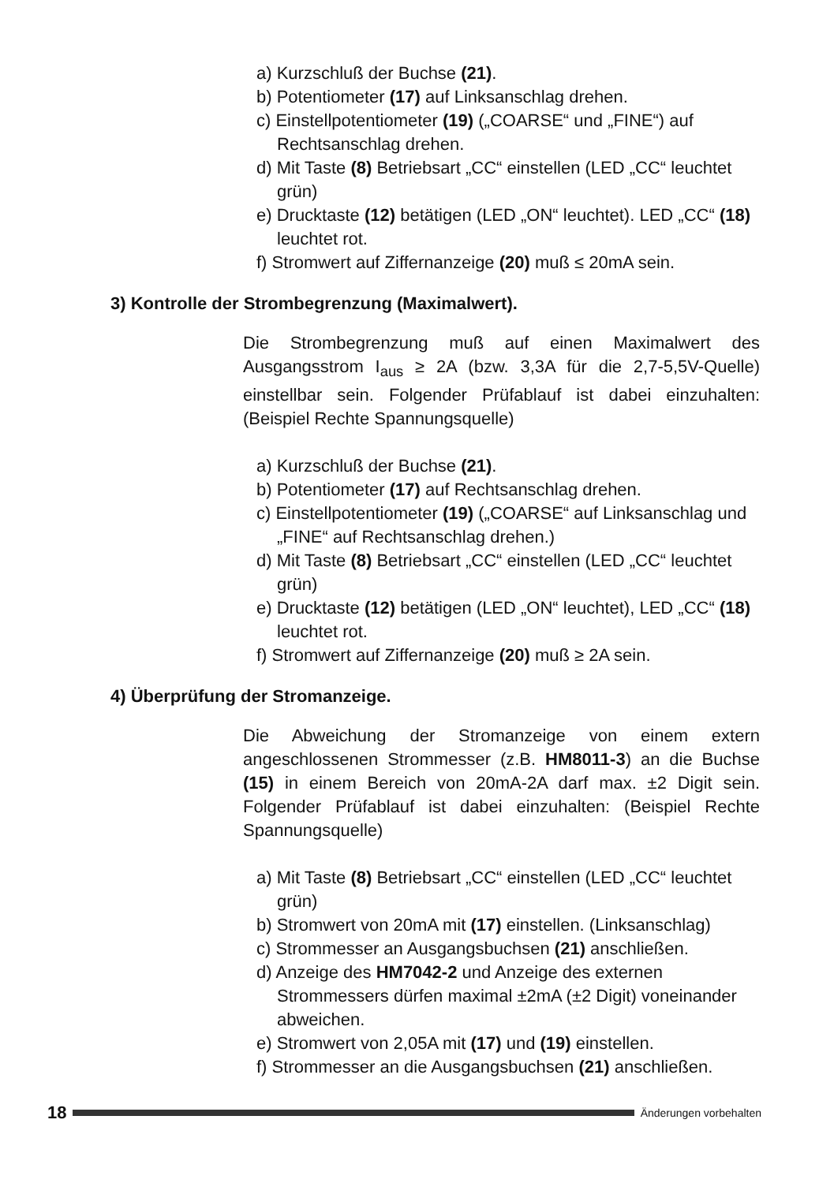a) Kurzschluß der Buchse (21).
b) Potentiometer (17) auf Linksanschlag drehen.
c) Einstellpotentiometer (19) („COARSE“ und „FINE“) auf Rechtsanschlag drehen.
d) Mit Taste (8) Betriebsart „CC“ einstellen (LED „CC“ leuchtet grün)
e) Drucktaste (12) betätigen (LED „ON“ leuchtet). LED „CC“ (18) leuchtet rot.
f) Stromwert auf Ziffernanzeige (20) muß ≤ 20mA sein.
3) Kontrolle der Strombegrenzung (Maximalwert).
Die Strombegrenzung muß auf einen Maximalwert des Ausgangsstrom I<sub>aus</sub> ≥ 2A (bzw. 3,3A für die 2,7-5,5V-Quelle) einstellbar sein. Folgender Prüfablauf ist dabei einzuhalten:(Beispiel Rechte Spannungsquelle)
a) Kurzschluß der Buchse (21).
b) Potentiometer (17) auf Rechtsanschlag drehen.
c) Einstellpotentiometer (19) („COARSE“ auf Linksanschlag und „FINE“ auf Rechtsanschlag drehen.)
d) Mit Taste (8) Betriebsart „CC“ einstellen (LED „CC“ leuchtet grün)
e) Drucktaste (12) betätigen (LED „ON“ leuchtet), LED „CC“ (18) leuchtet rot.
f) Stromwert auf Ziffernanzeige (20) muß ≥ 2A sein.
4) Überprüfung der Stromanzeige.
Die Abweichung der Stromanzeige von einem extern angeschlossenen Strommesser (z.B. HM8011-3) an die Buchse (15) in einem Bereich von 20mA-2A darf max. ±2 Digit sein. Folgender Prüfablauf ist dabei einzuhalten: (Beispiel Rechte Spannungsquelle)
a) Mit Taste (8) Betriebsart „CC“ einstellen (LED „CC“ leuchtet grün)
b) Stromwert von 20mA mit (17) einstellen. (Linksanschlag)
c) Strommesser an Ausgangsbuchsen (21) anschließen.
d) Anzeige des HM7042-2 und Anzeige des externen Strommessers dürfen maximal ±2mA (±2 Digit) voneinander abweichen.
e) Stromwert von 2,05A mit (17) und (19) einstellen.
f) Strommesser an die Ausgangsbuchsen (21) anschließen.
18
Änderungen vorbehalten